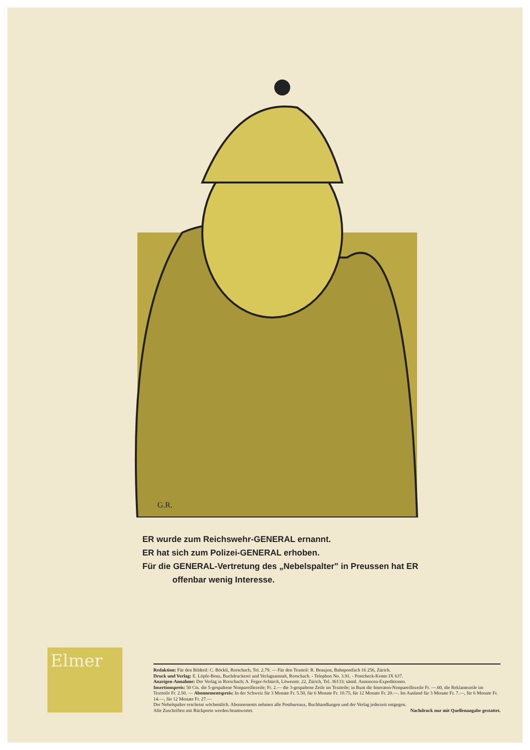G.R.
ER wurde zum Reichswehr-GENERAL ernannt.
ER hat sich zum Polizei-GENERAL erhoben.
Für die GENERAL-Vertretung des „Nebelspalter" in Preussen hat ER
offenbar wenig Interesse.
Elmer
Redaktion: Für den Bildteil: C. Böckli, Rorschach, Tel. 2.79. — Für den Textteil: R. Beaujon, Bahnpostfach 16 256, Zürich.
Druck und Verlag: E. Löpfe-Benz, Buchdruckerei und Verlagsanstalt, Rorschach. - Telephon No. 3.91. - Postcheck-Konto IX 637.
Anzeigen-Annahme: Der Verlag in Rorschach; A. Feger-Schürch, Löwenstr. 22, Zürich, Tel. 36133; sämtl. Annoncen-Expeditionen.
Insertionspreis: 50 Cts. die 5-gespaltene Nonpareillezeile; Fr. 2.— die 3-gespaltene Zeile im Textteile; in Bunt die Inseraten-Nonpareillezeile Fr. —.60, die Reklamezeile im Textteile Fr. 2.50. — Abonnementspreis: In der Schweiz für 3 Monate Fr. 5.50, für 6 Monate Fr. 10.75, für 12 Monate Fr. 20.—. Im Ausland für 3 Monate Fr. 7.—, für 6 Monate Fr. 14.—, für 12 Monate Fr. 27.—
Der Nebelspalter erscheint wöchentlich. Abonnements nehmen alle Postbureaux, Buchhandlungen und der Verlag jederzeit entgegen.
Alle Zuschriften mit Rückporto werden beantwortet. Nachdruck nur mit Quellenangabe gestattet.